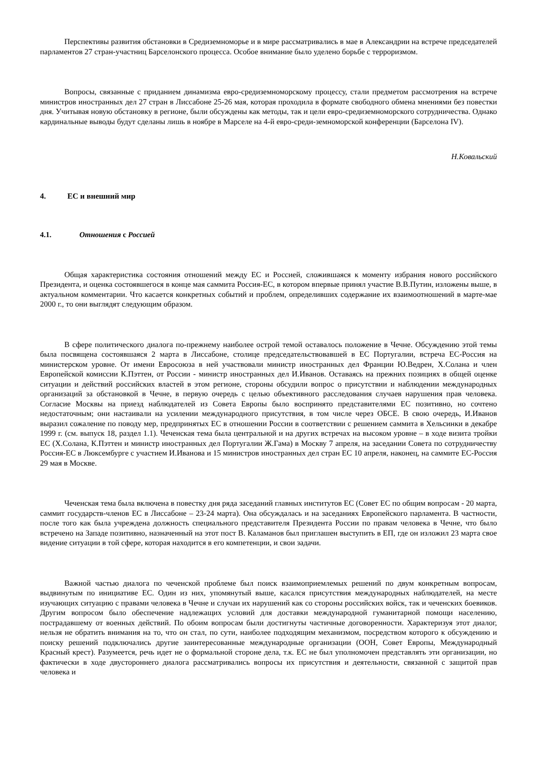Перспективы развития обстановки в Средиземноморье и в мире рассматривались в мае в Александрии на встрече председателей парламентов 27 стран-участниц Барселонского процесса. Особое внимание было уделено борьбе с терроризмом.
Вопросы, связанные с приданием динамизма евро-средиземноморскому процессу, стали предметом рассмотрения на встрече министров иностранных дел 27 стран в Лиссабоне 25-26 мая, которая проходила в формате свободного обмена мнениями без повестки дня. Учитывая новую обстановку в регионе, были обсуждены как методы, так и цели евро-средиземноморского сотрудничества. Однако кардинальные выводы будут сделаны лишь в ноябре в Марселе на 4-й евро-среди-земноморской конференции (Барселона IV).
Н.Ковальский
4. ЕС и внешний мир
4.1. Отношения с Россией
Общая характеристика состояния отношений между ЕС и Россией, сложившаяся к моменту избрания нового российского Президента, и оценка состоявшегося в конце мая саммита Россия-ЕС, в котором впервые принял участие В.В.Путин, изложены выше, в актуальном комментарии. Что касается конкретных событий и проблем, определивших содержание их взаимоотношений в марте-мае 2000 г., то они выглядят следующим образом.
В сфере политического диалога по-прежнему наиболее острой темой оставалось положение в Чечне. Обсуждению этой темы была посвящена состоявшаяся 2 марта в Лиссабоне, столице председательствовавшей в ЕС Португалии, встреча ЕС-Россия на министерском уровне. От имени Евросоюза в ней участвовали министр иностранных дел Франции Ю.Ведрен, Х.Солана и член Европейской комиссии К.Пэттен, от России - министр иностранных дел И.Иванов. Оставаясь на прежних позициях в общей оценке ситуации и действий российских властей в этом регионе, стороны обсудили вопрос о присутствии и наблюдении международных организаций за обстановкой в Чечне, в первую очередь с целью объективного расследования случаев нарушения прав человека. Согласие Москвы на приезд наблюдателей из Совета Европы было воспринято представителями ЕС позитивно, но сочтено недостаточным; они настаивали на усилении международного присутствия, в том числе через ОБСЕ. В свою очередь, И.Иванов выразил сожаление по поводу мер, предпринятых ЕС в отношении России в соответствии с решением саммита в Хельсинки в декабре 1999 г. (см. выпуск 18, раздел 1.1). Чеченская тема была центральной и на других встречах на высоком уровне – в ходе визита тройки ЕС (Х.Солана, К.Пэттен и министр иностранных дел Португалии Ж.Гама) в Москву 7 апреля, на заседании Совета по сотрудничеству Россия-ЕС в Люксембурге с участием И.Иванова и 15 министров иностранных дел стран ЕС 10 апреля, наконец, на саммите ЕС-Россия 29 мая в Москве.
Чеченская тема была включена в повестку дня ряда заседаний главных институтов ЕС (Совет ЕС по общим вопросам - 20 марта, саммит государств-членов ЕС в Лиссабоне – 23-24 марта). Она обсуждалась и на заседаниях Европейского парламента. В частности, после того как была учреждена должность специального представителя Президента России по правам человека в Чечне, что было встречено на Западе позитивно, назначенный на этот пост В. Каламанов был приглашен выступить в ЕП, где он изложил 23 марта свое видение ситуации в той сфере, которая находится в его компетенции, и свои задачи.
Важной частью диалога по чеченской проблеме был поиск взаимоприемлемых решений по двум конкретным вопросам, выдвинутым по инициативе ЕС. Один из них, упомянутый выше, касался присутствия международных наблюдателей, на месте изучающих ситуацию с правами человека в Чечне и случаи их нарушений как со стороны российских войск, так и чеченских боевиков. Другим вопросом было обеспечение надлежащих условий для доставки международной гуманитарной помощи населению, пострадавшему от военных действий. По обоим вопросам были достигнуты частичные договоренности. Характеризуя этот диалог, нельзя не обратить внимания на то, что он стал, по сути, наиболее подходящим механизмом, посредством которого к обсуждению и поиску решений подключались другие заинтересованные международные организации (ООН, Совет Европы, Международный Красный крест). Разумеется, речь идет не о формальной стороне дела, т.к. ЕС не был уполномочен представлять эти организации, но фактически в ходе двустороннего диалога рассматривались вопросы их присутствия и деятельности, связанной с защитой прав человека и